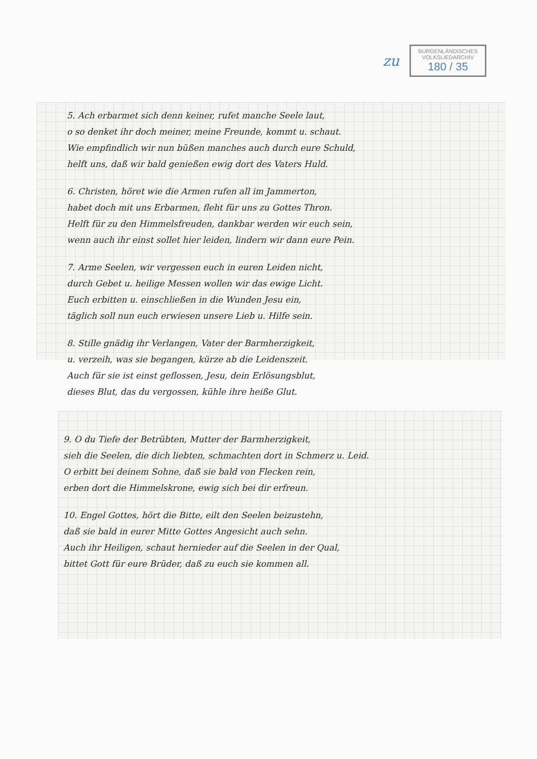zu
BURGENLÄNDISCHES
VOLKSLIEDARCHIV
180 / 35
5. Ach erbarmet sich denn keiner, rufet manche Seele laut,
o so denket ihr doch meiner, meine Freunde, kommt u. schaut.
Wie empfindlich wir nun büßen manches auch durch eure Schuld,
helft uns, daß wir bald genießen ewig dort des Vaters Huld.
6. Christen, höret wie die Armen rufen all im Jammerton,
habet doch mit uns Erbarmen, fleht für uns zu Gottes Thron.
Helft für zu den Himmelsfreuden, dankbar werden wir euch sein,
wenn auch ihr einst sollet hier leiden, lindern wir dann eure Pein.
7. Arme Seelen, wir vergessen euch in euren Leiden nicht,
durch Gebet u. heilige Messen wollen wir das ewige Licht.
Euch erbitten u. einschließen in die Wunden Jesu ein,
täglich soll nun euch erwiesen unsere Lieb u. Hilfe sein.
8. Stille gnädig ihr Verlangen, Vater der Barmherzigkeit,
u. verzeih, was sie begangen, kürze ab die Leidenszeit.
Auch für sie ist einst geflossen, Jesu, dein Erlösungsblut,
dieses Blut, das du vergossen, kühle ihre heiße Glut.
9. O du Tiefe der Betrübten, Mutter der Barmherzigkeit,
sieh die Seelen, die dich liebten, schmachten dort in Schmerz u. Leid.
O erbitt bei deinem Sohne, daß sie bald von Flecken rein,
erben dort die Himmelskrone, ewig sich bei dir erfreun.
10. Engel Gottes, hört die Bitte, eilt den Seelen beizustehn,
daß sie bald in eurer Mitte Gottes Angesicht auch sehn.
Auch ihr Heiligen, schaut hernieder auf die Seelen in der Qual,
bittet Gott für eure Brüder, daß zu euch sie kommen all.